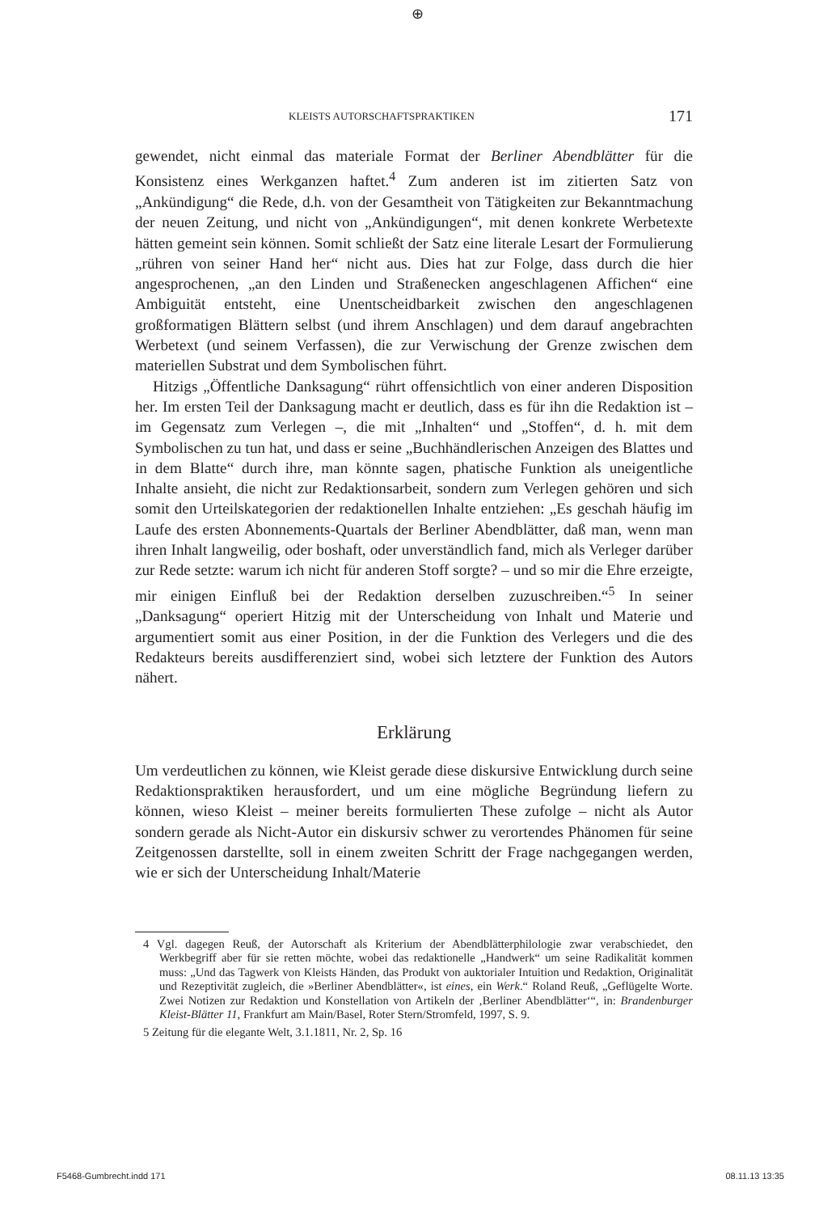⊕
KLEISTS AUTORSCHAFTSPRAKTIKEN 171
gewendet, nicht einmal das materiale Format der Berliner Abendblätter für die Konsistenz eines Werkganzen haftet.<sup>4</sup> Zum anderen ist im zitierten Satz von „Ankündigung“ die Rede, d.h. von der Gesamtheit von Tätigkeiten zur Bekanntmachung der neuen Zeitung, und nicht von „Ankündigungen“, mit denen konkrete Werbetexte hätten gemeint sein können. Somit schließt der Satz eine literale Lesart der Formulierung „rühren von seiner Hand her“ nicht aus. Dies hat zur Folge, dass durch die hier angesprochenen, „an den Linden und Straßenecken angeschlagenen Affichen“ eine Ambiguität entsteht, eine Unentscheidbarkeit zwischen den angeschlagenen großformatigen Blättern selbst (und ihrem Anschlagen) und dem darauf angebrachten Werbetext (und seinem Verfassen), die zur Verwischung der Grenze zwischen dem materiellen Substrat und dem Symbolischen führt.
Hitzigs „Öffentliche Danksagung“ rührt offensichtlich von einer anderen Disposition her. Im ersten Teil der Danksagung macht er deutlich, dass es für ihn die Redaktion ist – im Gegensatz zum Verlegen –, die mit „Inhalten“ und „Stoffen“, d. h. mit dem Symbolischen zu tun hat, und dass er seine „Buchhändlerischen Anzeigen des Blattes und in dem Blatte“ durch ihre, man könnte sagen, phatische Funktion als uneigentliche Inhalte ansieht, die nicht zur Redaktionsarbeit, sondern zum Verlegen gehören und sich somit den Urteilskategorien der redaktionellen Inhalte entziehen: „Es geschah häufig im Laufe des ersten Abonnements-Quartals der Berliner Abendblätter, daß man, wenn man ihren Inhalt langweilig, oder boshaft, oder unverständlich fand, mich als Verleger darüber zur Rede setzte: warum ich nicht für anderen Stoff sorgte? – und so mir die Ehre erzeigte, mir einigen Einfluß bei der Redaktion derselben zuzuschreiben.“<sup>5</sup> In seiner „Danksagung“ operiert Hitzig mit der Unterscheidung von Inhalt und Materie und argumentiert somit aus einer Position, in der die Funktion des Verlegers und die des Redakteurs bereits ausdifferenziert sind, wobei sich letztere der Funktion des Autors nähert.
Erklärung
Um verdeutlichen zu können, wie Kleist gerade diese diskursive Entwicklung durch seine Redaktionspraktiken herausfordert, und um eine mögliche Begründung liefern zu können, wieso Kleist – meiner bereits formulierten These zufolge – nicht als Autor sondern gerade als Nicht-Autor ein diskursiv schwer zu verortendes Phänomen für seine Zeitgenossen darstellte, soll in einem zweiten Schritt der Frage nachgegangen werden, wie er sich der Unterscheidung Inhalt/Materie
4 Vgl. dagegen Reuß, der Autorschaft als Kriterium der Abendblätterphilologie zwar verabschiedet, den Werkbegriff aber für sie retten möchte, wobei das redaktionelle „Handwerk“ um seine Radikalität kommen muss: „Und das Tagwerk von Kleists Händen, das Produkt von auktorialer Intuition und Redaktion, Originalität und Rezeptivität zugleich, die »Berliner Abendblätter«, ist eines, ein Werk.“ Roland Reuß, „Geflügelte Worte. Zwei Notizen zur Redaktion und Konstellation von Artikeln der ‚Berliner Abendblätter‘“, in: Brandenburger Kleist-Blätter 11, Frankfurt am Main/Basel, Roter Stern/Stromfeld, 1997, S. 9.
5 Zeitung für die elegante Welt, 3.1.1811, Nr. 2, Sp. 16
F5468-Gumbrecht.indd 171 08.11.13 13:35